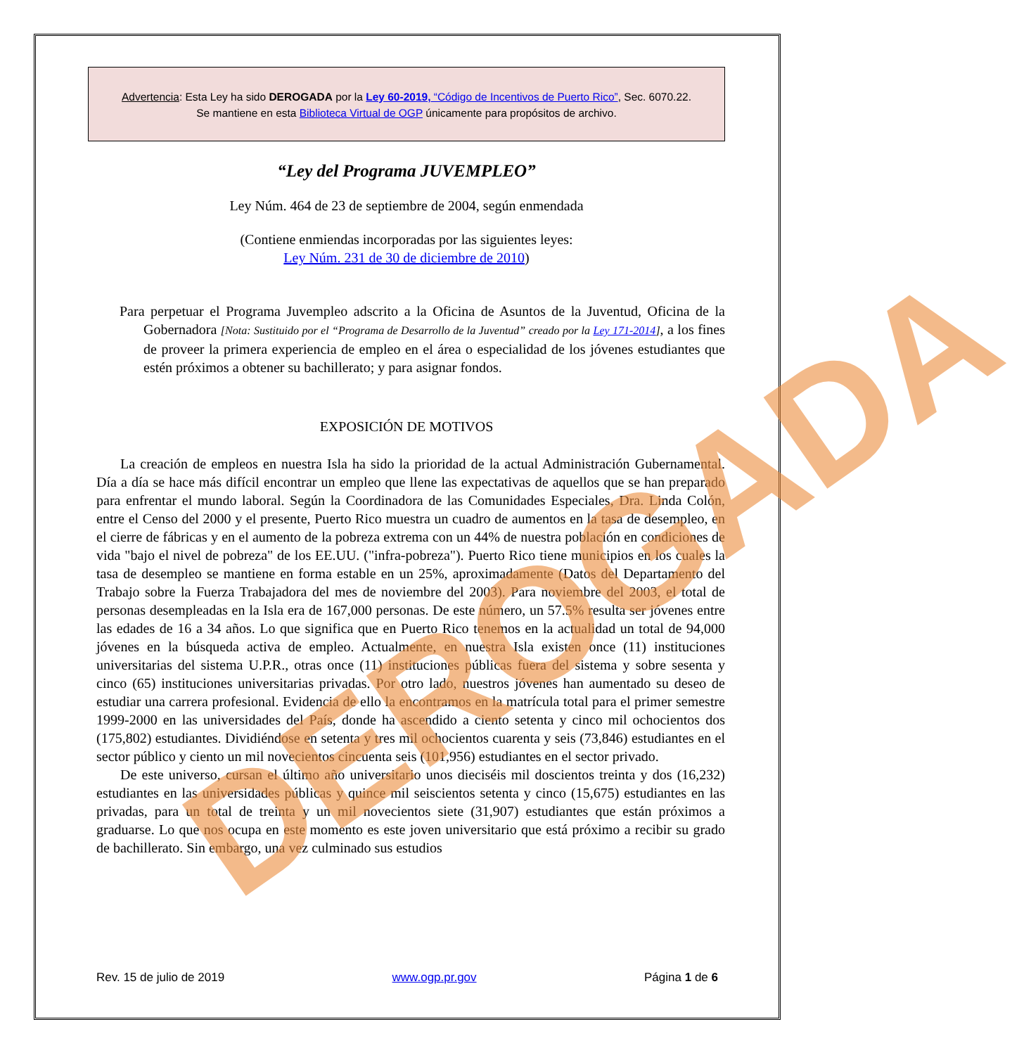Advertencia: Esta Ley ha sido DEROGADA por la Ley 60-2019, “Código de Incentivos de Puerto Rico”, Sec. 6070.22.
Se mantiene en esta Biblioteca Virtual de OGP únicamente para propósitos de archivo.
“Ley del Programa JUVEMPLEO”
Ley Núm. 464 de 23 de septiembre de 2004, según enmendada
(Contiene enmiendas incorporadas por las siguientes leyes:
Ley Núm. 231 de 30 de diciembre de 2010)
Para perpetuar el Programa Juvempleo adscrito a la Oficina de Asuntos de la Juventud, Oficina de la Gobernadora [Nota: Sustituido por el “Programa de Desarrollo de la Juventud” creado por la Ley 171-2014], a los fines de proveer la primera experiencia de empleo en el área o especialidad de los jóvenes estudiantes que estén próximos a obtener su bachillerato; y para asignar fondos.
EXPOSICIÓN DE MOTIVOS
La creación de empleos en nuestra Isla ha sido la prioridad de la actual Administración Gubernamental. Día a día se hace más difícil encontrar un empleo que llene las expectativas de aquellos que se han preparado para enfrentar el mundo laboral. Según la Coordinadora de las Comunidades Especiales, Dra. Linda Colón, entre el Censo del 2000 y el presente, Puerto Rico muestra un cuadro de aumentos en la tasa de desempleo, en el cierre de fábricas y en el aumento de la pobreza extrema con un 44% de nuestra población en condiciones de vida "bajo el nivel de pobreza" de los EE.UU. ("infra-pobreza"). Puerto Rico tiene municipios en los cuales la tasa de desempleo se mantiene en forma estable en un 25%, aproximadamente (Datos del Departamento del Trabajo sobre la Fuerza Trabajadora del mes de noviembre del 2003). Para noviembre del 2003, el total de personas desempleadas en la Isla era de 167,000 personas. De este número, un 57.5% resulta ser jóvenes entre las edades de 16 a 34 años. Lo que significa que en Puerto Rico tenemos en la actualidad un total de 94,000 jóvenes en la búsqueda activa de empleo. Actualmente, en nuestra Isla existen once (11) instituciones universitarias del sistema U.P.R., otras once (11) instituciones públicas fuera del sistema y sobre sesenta y cinco (65) instituciones universitarias privadas. Por otro lado, nuestros jóvenes han aumentado su deseo de estudiar una carrera profesional. Evidencia de ello la encontramos en la matrícula total para el primer semestre 1999-2000 en las universidades del País, donde ha ascendido a ciento setenta y cinco mil ochocientos dos (175,802) estudiantes. Dividiéndose en setenta y tres mil ochocientos cuarenta y seis (73,846) estudiantes en el sector público y ciento un mil novecientos cincuenta seis (101,956) estudiantes en el sector privado.
De este universo, cursan el último año universitario unos dieciséis mil doscientos treinta y dos (16,232) estudiantes en las universidades públicas y quince mil seiscientos setenta y cinco (15,675) estudiantes en las privadas, para un total de treinta y un mil novecientos siete (31,907) estudiantes que están próximos a graduarse. Lo que nos ocupa en este momento es este joven universitario que está próximo a recibir su grado de bachillerato. Sin embargo, una vez culminado sus estudios
DEROGADA
Rev. 15 de julio de 2019 www.ogp.pr.gov Página 1 de 6